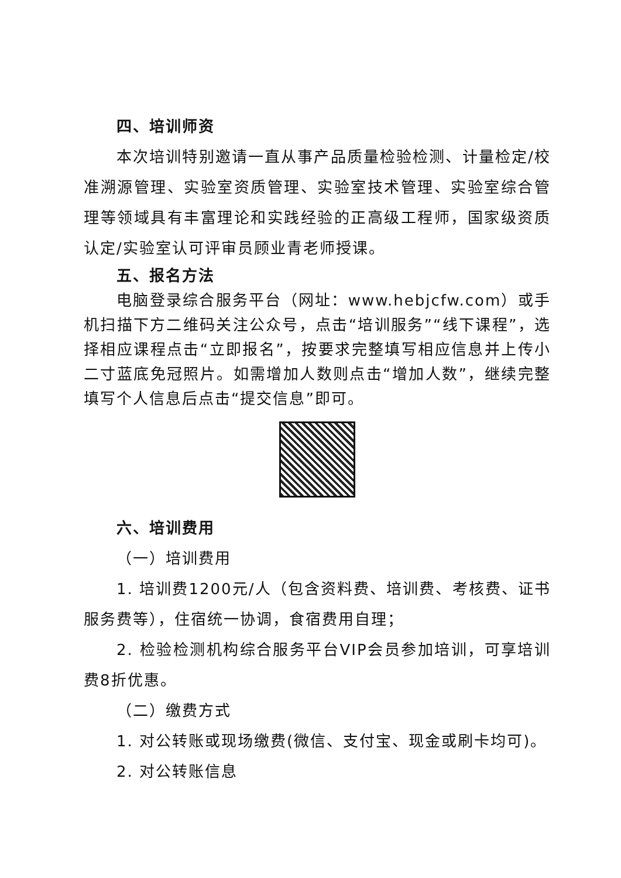四、培训师资
本次培训特别邀请一直从事产品质量检验检测、计量检定/校准溯源管理、实验室资质管理、实验室技术管理、实验室综合管理等领域具有丰富理论和实践经验的正高级工程师，国家级资质认定/实验室认可评审员顾业青老师授课。
五、报名方法
电脑登录综合服务平台（网址：www.hebjcfw.com）或手机扫描下方二维码关注公众号，点击“培训服务”“线下课程”，选择相应课程点击“立即报名”，按要求完整填写相应信息并上传小二寸蓝底免冠照片。如需增加人数则点击“增加人数”，继续完整填写个人信息后点击“提交信息”即可。
六、培训费用
（一）培训费用
1. 培训费1200元/人（包含资料费、培训费、考核费、证书服务费等），住宿统一协调，食宿费用自理；
2. 检验检测机构综合服务平台VIP会员参加培训，可享培训费8折优惠。
（二）缴费方式
1. 对公转账或现场缴费(微信、支付宝、现金或刷卡均可)。
2. 对公转账信息